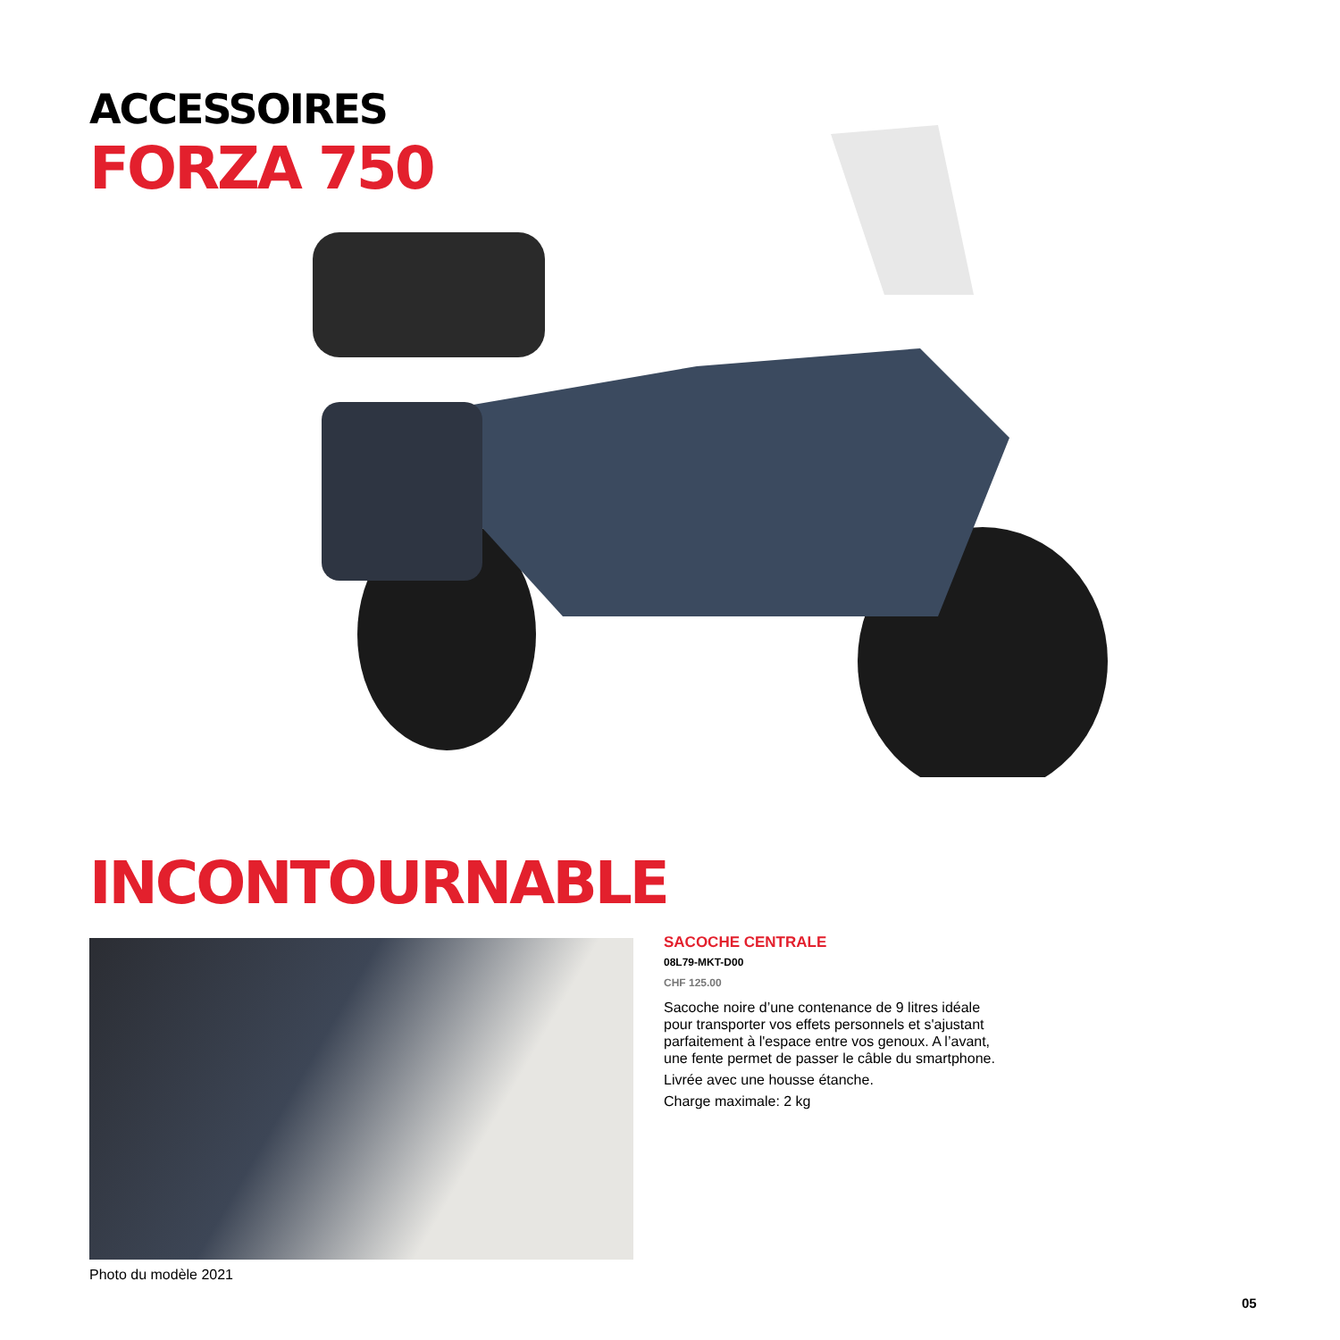ACCESSOIRES
FORZA 750
INCONTOURNABLE
Photo du modèle 2021
SACOCHE CENTRALE
08L79-MKT-D00
CHF 125.00
Sacoche noire d’une contenance de 9 litres idéale pour transporter vos effets personnels et s'ajustant parfaitement à l'espace entre vos genoux. A l’avant, une fente permet de passer le câble du smartphone.
Livrée avec une housse étanche.
Charge maximale: 2 kg
05